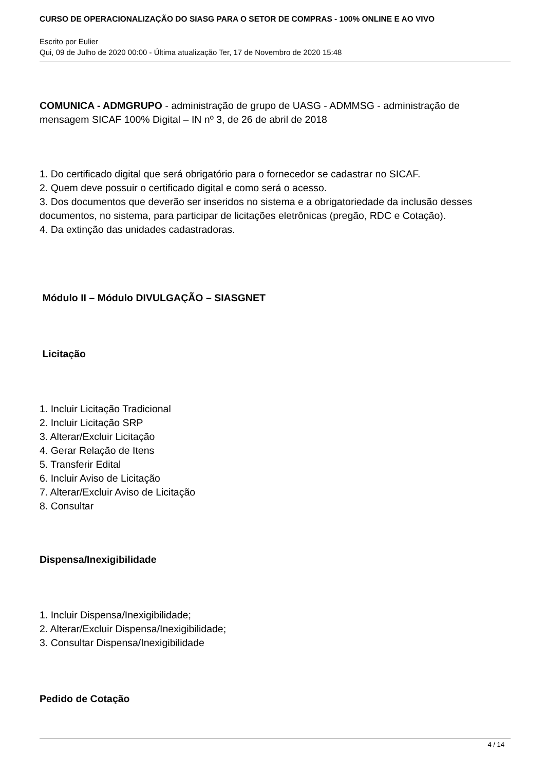CURSO DE OPERACIONALIZAÇÃO DO SIASG PARA O SETOR DE COMPRAS - 100% ONLINE E AO VIVO
Escrito por Eulier
Qui, 09 de Julho de 2020 00:00 - Última atualização Ter, 17 de Novembro de 2020 15:48
COMUNICA - ADMGRUPO - administração de grupo de UASG - ADMMSG - administração de mensagem SICAF 100% Digital – IN nº 3, de 26 de abril de 2018
1. Do certificado digital que será obrigatório para o fornecedor se cadastrar no SICAF.
2. Quem deve possuir o certificado digital e como será o acesso.
3. Dos documentos que deverão ser inseridos no sistema e a obrigatoriedade da inclusão desses documentos, no sistema, para participar de licitações eletrônicas (pregão, RDC e Cotação).
4. Da extinção das unidades cadastradoras.
Módulo II – Módulo DIVULGAÇÃO – SIASGNET
Licitação
1. Incluir Licitação Tradicional
2. Incluir Licitação SRP
3. Alterar/Excluir Licitação
4. Gerar Relação de Itens
5. Transferir Edital
6. Incluir Aviso de Licitação
7. Alterar/Excluir Aviso de Licitação
8. Consultar
Dispensa/Inexigibilidade
1. Incluir Dispensa/Inexigibilidade;
2. Alterar/Excluir Dispensa/Inexigibilidade;
3. Consultar Dispensa/Inexigibilidade
Pedido de Cotação
4 / 14